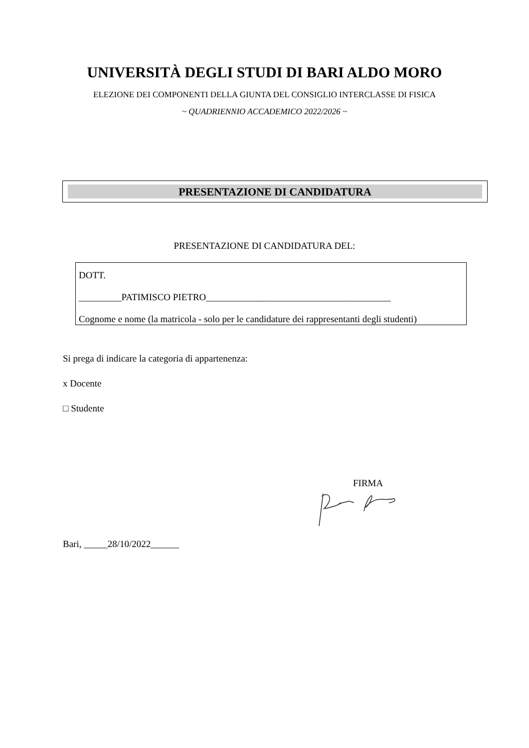UNIVERSITÀ DEGLI STUDI DI BARI ALDO MORO
ELEZIONE DEI COMPONENTI DELLA GIUNTA DEL CONSIGLIO INTERCLASSE DI FISICA
~ QUADRIENNIO ACCADEMICO 2022/2026 ~
PRESENTAZIONE DI CANDIDATURA
PRESENTAZIONE DI CANDIDATURA DEL:
DOTT.
_________PATIMISCO PIETRO_______________________________________
Cognome e nome (la matricola - solo per le candidature dei rappresentanti degli studenti)
Si prega di indicare la categoria di appartenenza:
x Docente
□ Studente
FIRMA
Bari, _____28/10/2022______